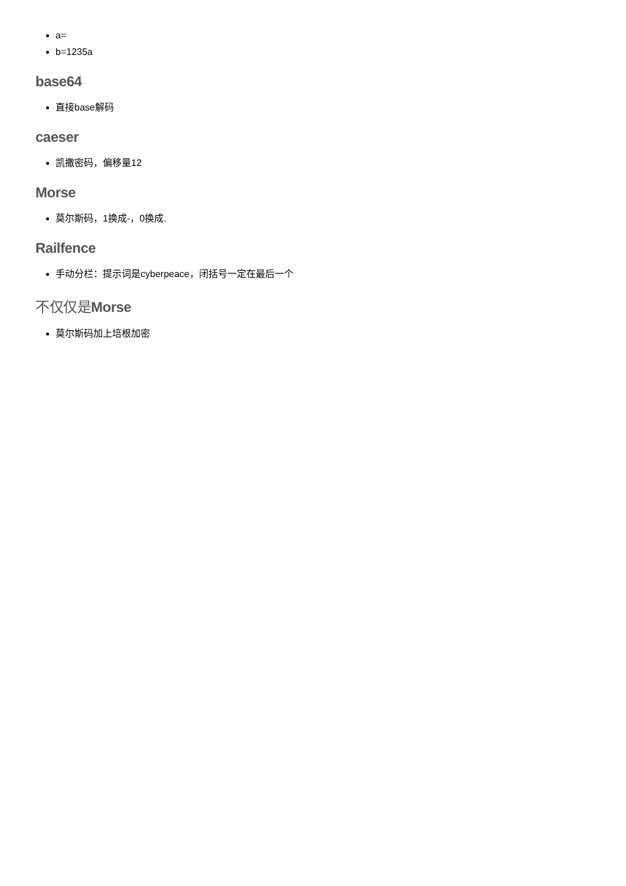a=
b=1235a
base64
直接base解码
caeser
凯撒密码，偏移量12
Morse
莫尔斯码，1换成-，0换成.
Railfence
手动分栏：提示词是cyberpeace，闭括号一定在最后一个
不仅仅是Morse
莫尔斯码加上培根加密